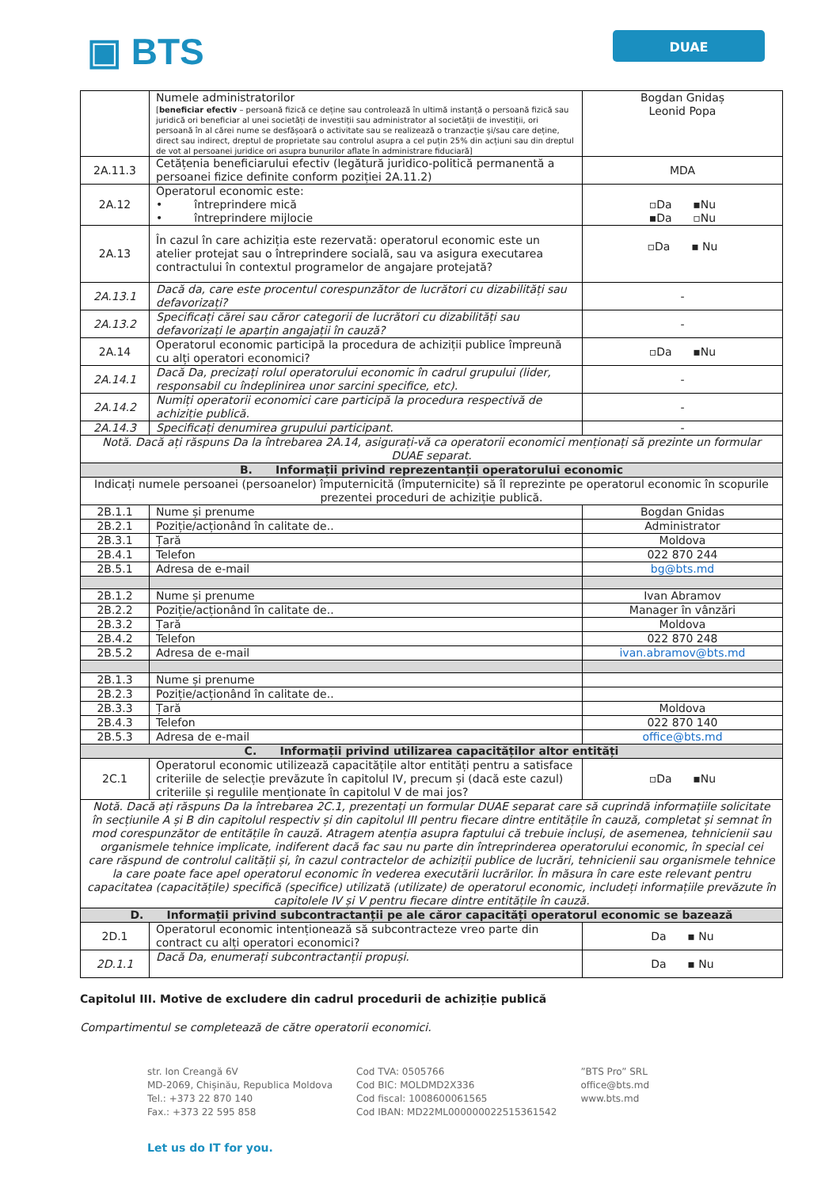▣ BTS
DUAE
| | Numele administratorilor [ beneficiar efectiv – persoană fizică ce deține sau controlează în ultimă instanță o persoană fizică sau juridică ori beneficiar al unei societăți de investiții sau administrator al societății de investiții, ori persoană în al cărei nume se desfășoară o activitate sau se realizează o tranzacție și/sau care deține, direct sau indirect, dreptul de proprietate sau controlul asupra a cel puțin 25% din acțiuni sau din dreptul de vot al persoanei juridice ori asupra bunurilor aflate în administrare fiduciară] | Bogdan Gnidaș Leonid Popa |
| 2A.11.3 | Cetățenia beneficiarului efectiv (legătură juridico-politică permanentă a persoanei fizice definite conform poziției 2A.11.2) | MDA |
| 2A.12 | Operatorul economic este: • întreprindere mică • întreprindere mijlocie | ▫Da ▪Nu ▪Da ▫Nu |
| 2A.13 | În cazul în care achiziția este rezervată: operatorul economic este un atelier protejat sau o întreprindere socială, sau va asigura executarea contractului în contextul programelor de angajare protejată? | ▫Da ▪ Nu |
| 2A.13.1 | Dacă da, care este procentul corespunzător de lucrători cu dizabilități sau defavorizați? | - |
| 2A.13.2 | Specificați cărei sau căror categorii de lucrători cu dizabilități sau defavorizați le aparțin angajații în cauză? | - |
| 2A.14 | Operatorul economic participă la procedura de achiziții publice împreună cu alți operatori economici? | ▫Da ▪Nu |
| 2A.14.1 | Dacă Da, precizați rolul operatorului economic în cadrul grupului (lider, responsabil cu îndeplinirea unor sarcini specifice, etc). | - |
| 2A.14.2 | Numiți operatorii economici care participă la procedura respectivă de achiziție publică. | - |
| 2A.14.3 | Specificați denumirea grupului participant. | - |
| Notă. Dacă ați răspuns Da la întrebarea 2A.14, asigurați-vă ca operatorii economici menționați să prezinte un formular DUAE separat. | | |
| B. Informații privind reprezentanții operatorului economic | | |
| Indicați numele persoanei (persoanelor) împuternicită (împuternicite) să îl reprezinte pe operatorul economic în scopurile prezentei proceduri de achiziție publică. | | |
| 2B.1.1 | Nume și prenume | Bogdan Gnidas |
| 2B.2.1 | Poziție/acționând în calitate de.. | Administrator |
| 2B.3.1 | Țară | Moldova |
| 2B.4.1 | Telefon | 022 870 244 |
| 2B.5.1 | Adresa de e-mail | bg@bts.md |
| 2B.1.2 | Nume și prenume | Ivan Abramov |
| 2B.2.2 | Poziție/acționând în calitate de.. | Manager în vânzări |
| 2B.3.2 | Țară | Moldova |
| 2B.4.2 | Telefon | 022 870 248 |
| 2B.5.2 | Adresa de e-mail | ivan.abramov@bts.md |
| 2B.1.3 | Nume și prenume | |
| 2B.2.3 | Poziție/acționând în calitate de.. | |
| 2B.3.3 | Țară | Moldova |
| 2B.4.3 | Telefon | 022 870 140 |
| 2B.5.3 | Adresa de e-mail | office@bts.md |
| C. Informații privind utilizarea capacităților altor entități | | |
| 2C.1 | Operatorul economic utilizează capacitățile altor entități pentru a satisface criteriile de selecție prevăzute în capitolul IV, precum și (dacă este cazul) criteriile și regulile menționate în capitolul V de mai jos? | ▫Da ▪Nu |
| Notă. Dacă ați răspuns Da la întrebarea 2C.1, prezentați un formular DUAE separat care să cuprindă informațiile solicitate în secțiunile A și B din capitolul respectiv și din capitolul III pentru fiecare dintre entitățile în cauză, completat și semnat în mod corespunzător de entitățile în cauză. Atragem atenția asupra faptului că trebuie incluși, de asemenea, tehnicienii sau organismele tehnice implicate, indiferent dacă fac sau nu parte din întreprinderea operatorului economic, în special cei care răspund de controlul calității și, în cazul contractelor de achiziții publice de lucrări, tehnicienii sau organismele tehnice la care poate face apel operatorul economic în vederea executării lucrărilor. În măsura în care este relevant pentru capacitatea (capacitățile) specifică (specifice) utilizată (utilizate) de operatorul economic, includeți informațiile prevăzute în capitolele IV și V pentru fiecare dintre entitățile în cauză. | | |
| D. Informații privind subcontractanții pe ale căror capacități operatorul economic se bazează | | |
| 2D.1 | Operatorul economic intenționează să subcontracteze vreo parte din contract cu alți operatori economici? | Da ▪ Nu |
| 2D.1.1 | Dacă Da, enumerați subcontractanții propuși. | Da ▪ Nu |
Capitolul III. Motive de excludere din cadrul procedurii de achiziție publică
Compartimentul se completează de către operatorii economici.
str. Ion Creangă 6V
MD-2069, Chișinău, Republica Moldova
Tel.: +373 22 870 140
Fax.: +373 22 595 858
Cod TVA: 0505766
Cod BIC: MOLDMD2X336
Cod fiscal: 1008600061565
Cod IBAN: MD22ML000000022515361542
”BTS Pro” SRL
office@bts.md
www.bts.md
Let us do IT for you.